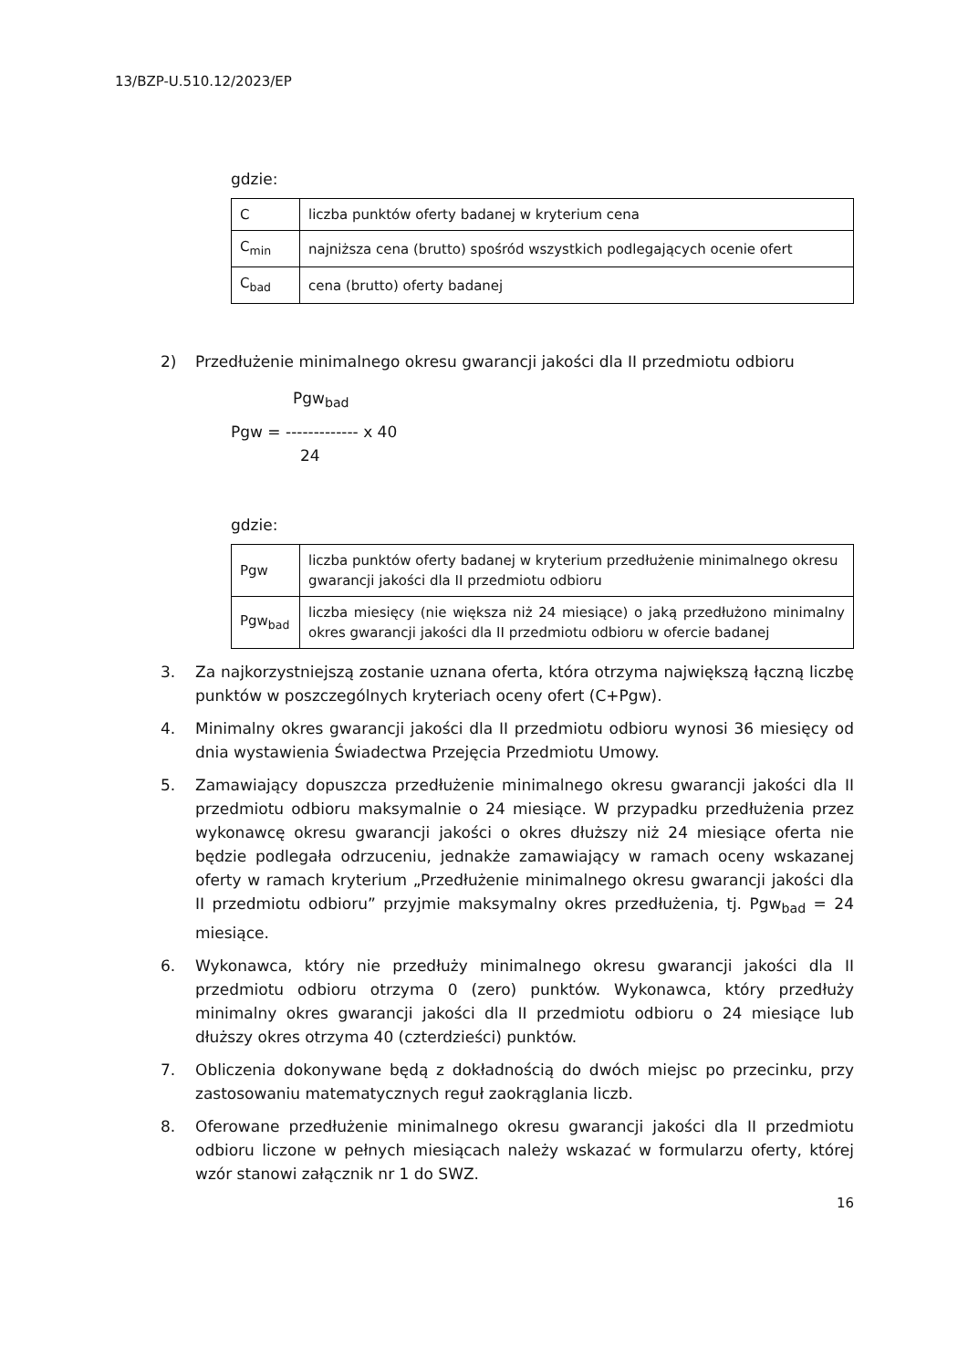13/BZP-U.510.12/2023/EP
gdzie:
| C | liczba punktów oferty badanej w kryterium cena |
| C<sub>min</sub> | najniższa cena (brutto) spośród wszystkich podlegających ocenie ofert |
| C<sub>bad</sub> | cena (brutto) oferty badanej |
2) Przedłużenie minimalnego okresu gwarancji jakości dla II przedmiotu odbioru
Pgw<sub>bad</sub>
Pgw = ------------- x 40
24
gdzie:
| Pgw | liczba punktów oferty badanej w kryterium przedłużenie minimalnego okresu gwarancji jakości dla II przedmiotu odbioru |
| Pgw<sub>bad</sub> | liczba miesięcy (nie większa niż 24 miesiące) o jaką przedłużono minimalny okres gwarancji jakości dla II przedmiotu odbioru w ofercie badanej |
3. Za najkorzystniejszą zostanie uznana oferta, która otrzyma największą łączną liczbę punktów w poszczególnych kryteriach oceny ofert (C+Pgw).
4. Minimalny okres gwarancji jakości dla II przedmiotu odbioru wynosi 36 miesięcy od dnia wystawienia Świadectwa Przejęcia Przedmiotu Umowy.
5. Zamawiający dopuszcza przedłużenie minimalnego okresu gwarancji jakości dla II przedmiotu odbioru maksymalnie o 24 miesiące. W przypadku przedłużenia przez wykonawcę okresu gwarancji jakości o okres dłuższy niż 24 miesiące oferta nie będzie podlegała odrzuceniu, jednakże zamawiający w ramach oceny wskazanej oferty w ramach kryterium „Przedłużenie minimalnego okresu gwarancji jakości dla II przedmiotu odbioru” przyjmie maksymalny okres przedłużenia, tj. Pgw<sub>bad</sub> = 24 miesiące.
6. Wykonawca, który nie przedłuży minimalnego okresu gwarancji jakości dla II przedmiotu odbioru otrzyma 0 (zero) punktów. Wykonawca, który przedłuży minimalny okres gwarancji jakości dla II przedmiotu odbioru o 24 miesiące lub dłuższy okres otrzyma 40 (czterdzieści) punktów.
7. Obliczenia dokonywane będą z dokładnością do dwóch miejsc po przecinku, przy zastosowaniu matematycznych reguł zaokrąglania liczb.
8. Oferowane przedłużenie minimalnego okresu gwarancji jakości dla II przedmiotu odbioru liczone w pełnych miesiącach należy wskazać w formularzu oferty, której wzór stanowi załącznik nr 1 do SWZ.
16